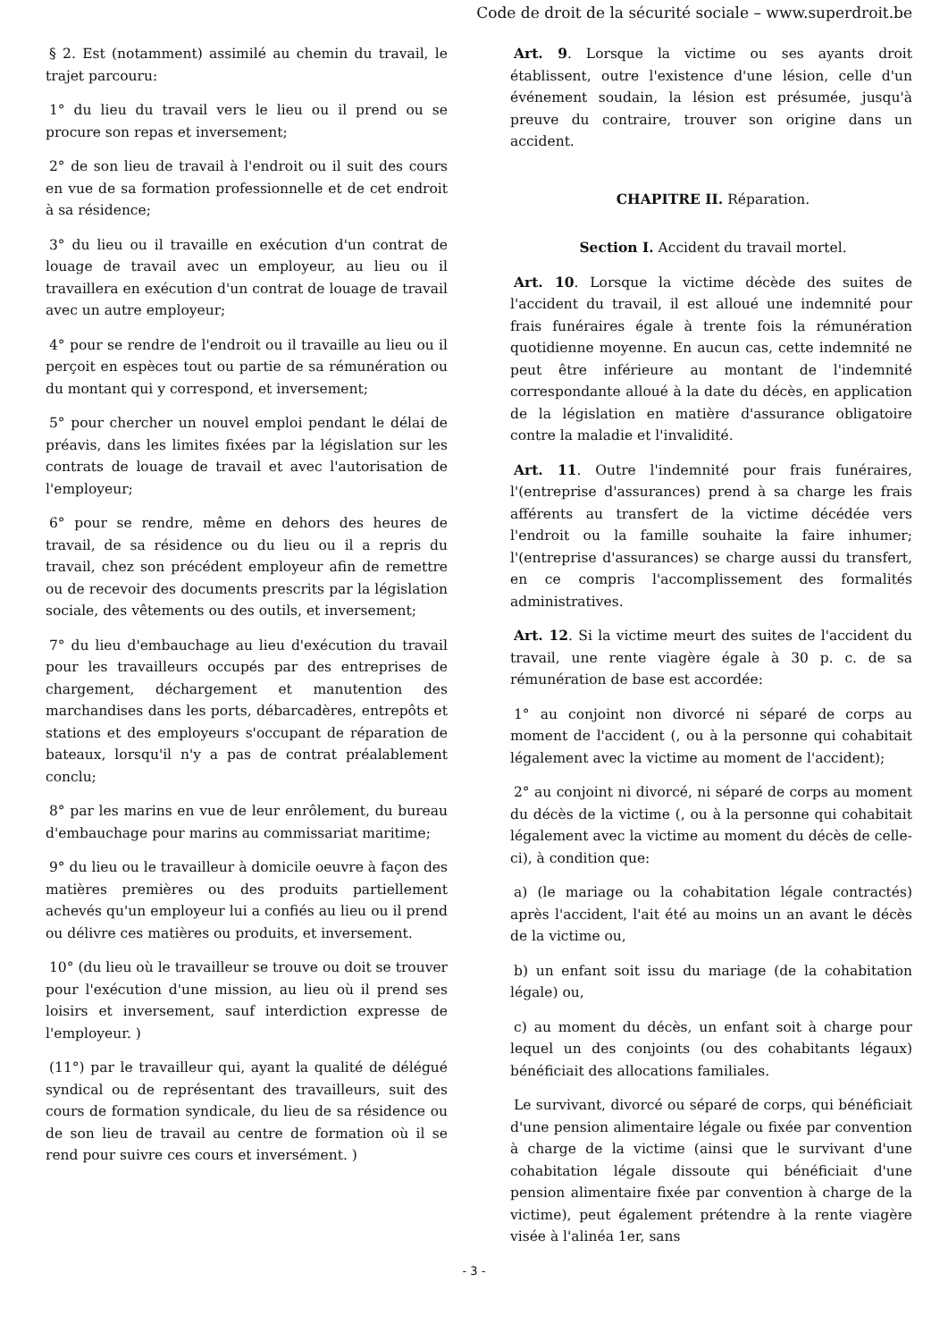Code de droit de la sécurité sociale – www.superdroit.be
§ 2. Est (notamment) assimilé au chemin du travail, le trajet parcouru:
1° du lieu du travail vers le lieu ou il prend ou se procure son repas et inversement;
2° de son lieu de travail à l'endroit ou il suit des cours en vue de sa formation professionnelle et de cet endroit à sa résidence;
3° du lieu ou il travaille en exécution d'un contrat de louage de travail avec un employeur, au lieu ou il travaillera en exécution d'un contrat de louage de travail avec un autre employeur;
4° pour se rendre de l'endroit ou il travaille au lieu ou il perçoit en espèces tout ou partie de sa rémunération ou du montant qui y correspond, et inversement;
5° pour chercher un nouvel emploi pendant le délai de préavis, dans les limites fixées par la législation sur les contrats de louage de travail et avec l'autorisation de l'employeur;
6° pour se rendre, même en dehors des heures de travail, de sa résidence ou du lieu ou il a repris du travail, chez son précédent employeur afin de remettre ou de recevoir des documents prescrits par la législation sociale, des vêtements ou des outils, et inversement;
7° du lieu d'embauchage au lieu d'exécution du travail pour les travailleurs occupés par des entreprises de chargement, déchargement et manutention des marchandises dans les ports, débarcadères, entrepôts et stations et des employeurs s'occupant de réparation de bateaux, lorsqu'il n'y a pas de contrat préalablement conclu;
8° par les marins en vue de leur enrôlement, du bureau d'embauchage pour marins au commissariat maritime;
9° du lieu ou le travailleur à domicile oeuvre à façon des matières premières ou des produits partiellement achevés qu'un employeur lui a confiés au lieu ou il prend ou délivre ces matières ou produits, et inversement.
10° (du lieu où le travailleur se trouve ou doit se trouver pour l'exécution d'une mission, au lieu où il prend ses loisirs et inversement, sauf interdiction expresse de l'employeur. )
(11°) par le travailleur qui, ayant la qualité de délégué syndical ou de représentant des travailleurs, suit des cours de formation syndicale, du lieu de sa résidence ou de son lieu de travail au centre de formation où il se rend pour suivre ces cours et inversément. )
Art. 9. Lorsque la victime ou ses ayants droit établissent, outre l'existence d'une lésion, celle d'un événement soudain, la lésion est présumée, jusqu'à preuve du contraire, trouver son origine dans un accident.
CHAPITRE II. Réparation.
Section I. Accident du travail mortel.
Art. 10. Lorsque la victime décède des suites de l'accident du travail, il est alloué une indemnité pour frais funéraires égale à trente fois la rémunération quotidienne moyenne. En aucun cas, cette indemnité ne peut être inférieure au montant de l'indemnité correspondante alloué à la date du décès, en application de la législation en matière d'assurance obligatoire contre la maladie et l'invalidité.
Art. 11. Outre l'indemnité pour frais funéraires, l'(entreprise d'assurances) prend à sa charge les frais afférents au transfert de la victime décédée vers l'endroit ou la famille souhaite la faire inhumer; l'(entreprise d'assurances) se charge aussi du transfert, en ce compris l'accomplissement des formalités administratives.
Art. 12. Si la victime meurt des suites de l'accident du travail, une rente viagère égale à 30 p. c. de sa rémunération de base est accordée:
1° au conjoint non divorcé ni séparé de corps au moment de l'accident (, ou à la personne qui cohabitait légalement avec la victime au moment de l'accident);
2° au conjoint ni divorcé, ni séparé de corps au moment du décès de la victime (, ou à la personne qui cohabitait légalement avec la victime au moment du décès de celle-ci), à condition que:
a) (le mariage ou la cohabitation légale contractés) après l'accident, l'ait été au moins un an avant le décès de la victime ou,
b) un enfant soit issu du mariage (de la cohabitation légale) ou,
c) au moment du décès, un enfant soit à charge pour lequel un des conjoints (ou des cohabitants légaux) bénéficiait des allocations familiales.
Le survivant, divorcé ou séparé de corps, qui bénéficiait d'une pension alimentaire légale ou fixée par convention à charge de la victime (ainsi que le survivant d'une cohabitation légale dissoute qui bénéficiait d'une pension alimentaire fixée par convention à charge de la victime), peut également prétendre à la rente viagère visée à l'alinéa 1er, sans
- 3 -